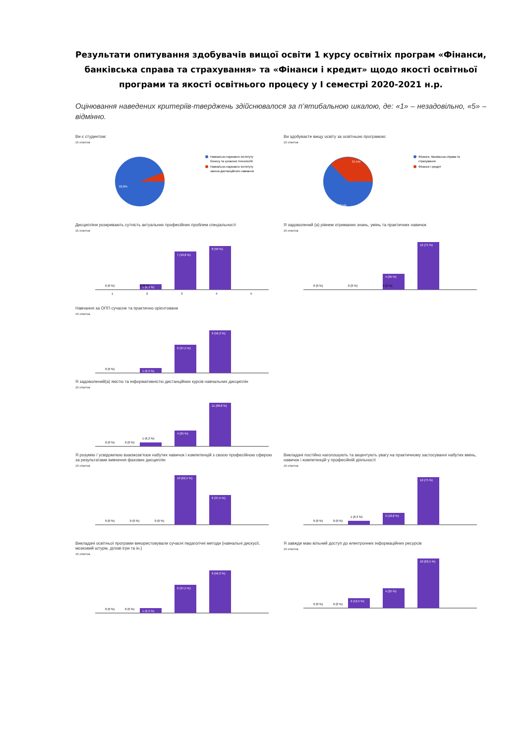Результати опитування здобувачів вищої освіти 1 курсу освітніх програм «Фінанси, банківська справа та страхування» та «Фінанси і кредит» щодо якості освітньої програми та якості освітнього процесу у І семестрі 2020-2021 н.р.
Оцінювання наведених критеріїв-тверджень здійснювалося за п’ятибальною шкалою, де: «1» – незадовільно, «5» – відмінно.
Ви є студентом:
16 ответов
93,8%
Навчально-наукового інституту
бізнесу та сучасних технологій
Навчально-наукового інституту
заочно-дистанційного навчання
Ви здобуваєте вищу освіту за освітньою програмою:
16 ответов
37,5%
62,5%
Фінанси, банківська справа та
страхування
Фінанси і кредит
Дисципліни розкривають сутність актуальних професійних проблем спеціальності
16 ответов
7 (43,8 %)
8 (50 %)
1 (6,3 %)
0 (0 %)
0 (0 %)
1
2
3
4
5
Я задоволений (а) рівнем отриманих знань, умінь та практичних навичок
16 ответов
12 (75 %)
4 (25 %)
0 (0 %)
0 (0 %)
0 (0 %)
Навчання за ОПП сучасне та практично орієнтоване
16 ответов
1 (6,3 %)
6 (37,5 %)
9 (56,3 %)
0 (0 %)
x
Я задоволений(а) якістю та інформативністю дистанційних курсів навчальних дисциплін
16 ответов
1 (6,3 %)
4 (25 %)
11 (68,8 %)
0 (0 %)
0 (0 %)
Я розумію / усвідомлюю взаємозв’язок набутих навичок і компетенцій з своєю професійною сферою за результатами вивчення фахових дисциплін
16 ответов
10 (62,5 %)
6 (37,5 %)
0 (0 %)
0 (0 %)
0 (0 %)
Викладачі постійно наголошують та акцентують увагу на практичному застосуванні набутих вмінь, навичок і компетенцій у професійній діяльності
16 ответов
1 (6,3 %)
3 (18,8 %)
12 (75 %)
0 (0 %)
0 (0 %)
Викладачі освітньої програми використовували сучасні педагогічні методи (навчальні дискусії, мозковий штурм, ділові ігри та ін.)
16 ответов
1 (6,3 %)
6 (37,5 %)
9 (56,3 %)
0 (0 %)
0 (0 %)
Я завжди маю вільний доступ до електронних інформаційних ресурсів
16 ответов
2 (12,5 %)
4 (25 %)
10 (62,5 %)
0 (0 %)
0 (0 %)